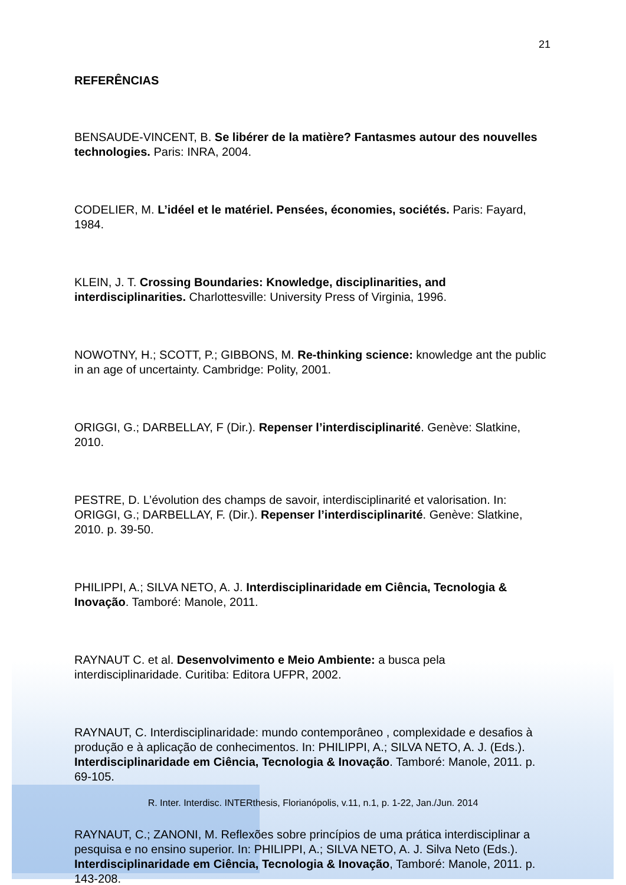21
REFERÊNCIAS
BENSAUDE-VINCENT, B. Se libérer de la matière? Fantasmes autour des nouvelles technologies. Paris: INRA, 2004.
CODELIER, M. L’idéel et le matériel. Pensées, économies, sociétés. Paris: Fayard, 1984.
KLEIN, J. T. Crossing Boundaries: Knowledge, disciplinarities, and interdisciplinarities. Charlottesville: University Press of Virginia, 1996.
NOWOTNY, H.; SCOTT, P.; GIBBONS, M. Re-thinking science: knowledge ant the public in an age of uncertainty. Cambridge: Polity, 2001.
ORIGGI, G.; DARBELLAY, F (Dir.). Repenser l’interdisciplinarité. Genève: Slatkine, 2010.
PESTRE, D. L’évolution des champs de savoir, interdisciplinarité et valorisation. In: ORIGGI, G.; DARBELLAY, F. (Dir.). Repenser l’interdisciplinarité. Genève: Slatkine, 2010. p. 39-50.
PHILIPPI, A.; SILVA NETO, A. J. Interdisciplinaridade em Ciência, Tecnologia & Inovação. Tamboré: Manole, 2011.
RAYNAUT C. et al. Desenvolvimento e Meio Ambiente: a busca pela interdisciplinaridade. Curitiba: Editora UFPR, 2002.
RAYNAUT, C. Interdisciplinaridade: mundo contemporâneo , complexidade e desafios à produção e à aplicação de conhecimentos. In: PHILIPPI, A.; SILVA NETO, A. J. (Eds.). Interdisciplinaridade em Ciência, Tecnologia & Inovação. Tamboré: Manole, 2011. p. 69-105.
RAYNAUT, C.; ZANONI, M. Reflexões sobre princípios de uma prática interdisciplinar a pesquisa e no ensino superior. In: PHILIPPI, A.; SILVA NETO, A. J. Silva Neto (Eds.). Interdisciplinaridade em Ciência, Tecnologia & Inovação, Tamboré: Manole, 2011. p. 143-208.
R. Inter. Interdisc. INTERthesis, Florianópolis, v.11, n.1, p. 1-22, Jan./Jun. 2014